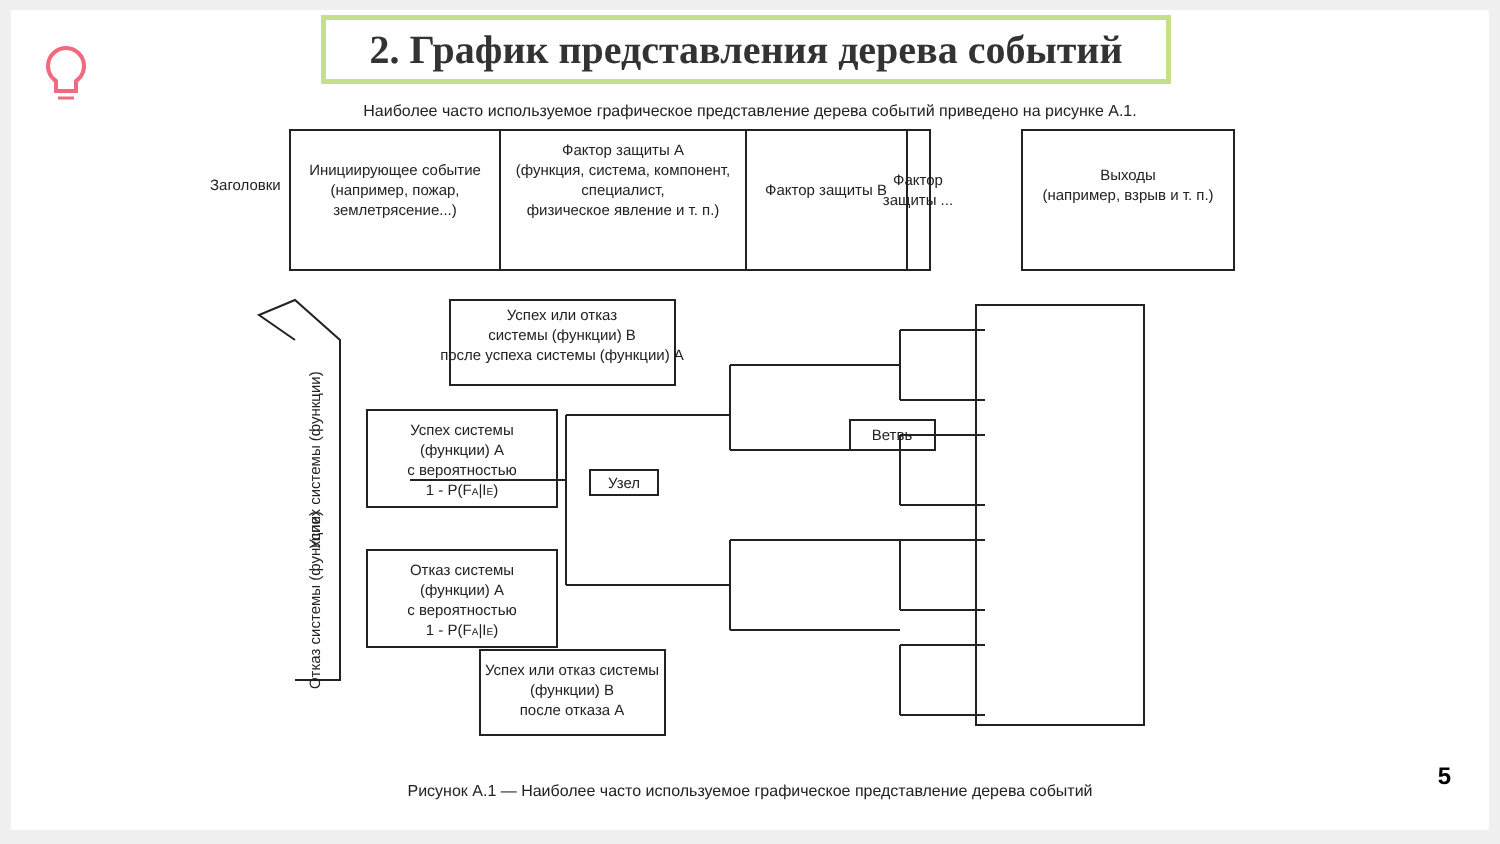2. График представления дерева событий
Наиболее часто используемое графическое представление дерева событий приведено на рисунке А.1.
Инициирующее событие
(например, пожар,
землетрясение...)
Фактор защиты А
(функция, система, компонент,
специалист,
физическое явление и т. п.)
Фактор защиты В
Фактор
защиты ...
Выходы
(например, взрыв и т. п.)
Заголовки
Успех или отказ
системы (функции) В
после успеха системы (функции) А
Успех системы
(функции) А
с вероятностью
1 - P(FA|IE)
Ветвь
Узел
Отказ системы
(функции) А
с вероятностью
1 - P(FA|IE)
Успех или отказ системы
(функции) В
после отказа А
Успех системы (функции)
Отказ системы (функции)
Рисунок А.1 — Наиболее часто используемое графическое представление дерева событий
5